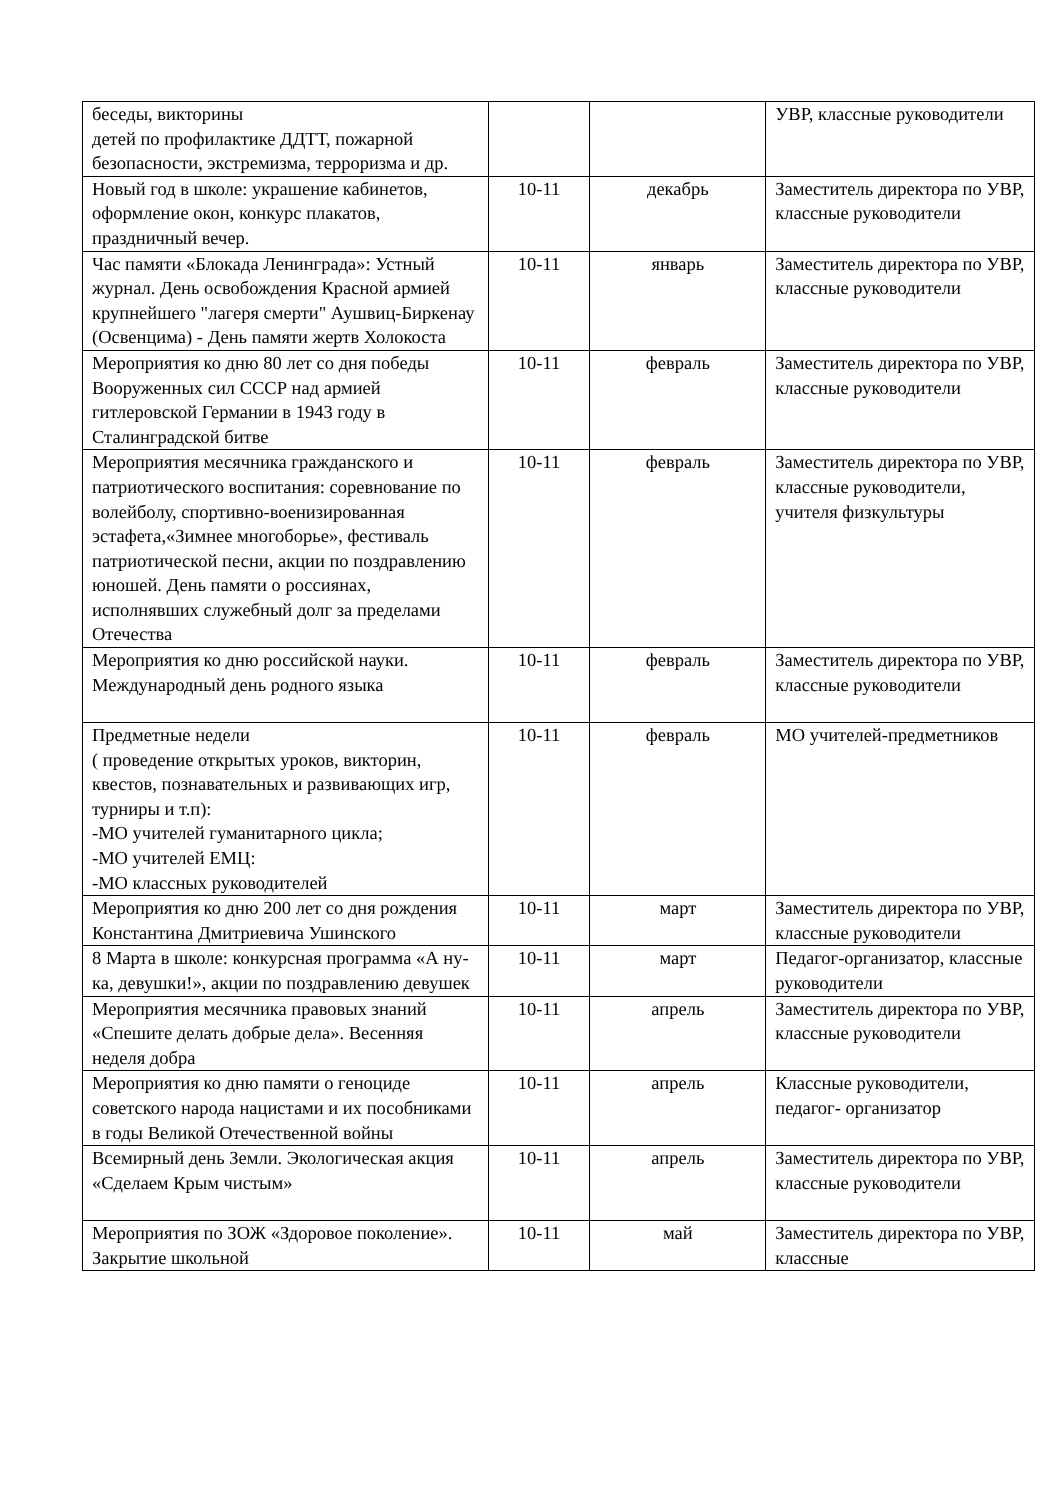| беседы, викторины детей по профилактике ДДТТ, пожарной безопасности, экстремизма, терроризма и др. | | | УВР, классные руководители |
| Новый год в школе: украшение кабинетов, оформление окон, конкурс плакатов, праздничный вечер. | 10-11 | декабрь | Заместитель директора по УВР, классные руководители |
| Час памяти «Блокада Ленинграда»: Устный журнал. День освобождения Красной армией крупнейшего "лагеря смерти" Аушвиц-Биркенау (Освенцима) - День памяти жертв Холокоста | 10-11 | январь | Заместитель директора по УВР, классные руководители |
| Мероприятия ко дню 80 лет со дня победы Вооруженных сил СССР над армией гитлеровской Германии в 1943 году в Сталинградской битве | 10-11 | февраль | Заместитель директора по УВР, классные руководители |
| Мероприятия месячника гражданского и патриотического воспитания: соревнование по волейболу, спортивно-военизированная эстафета,«Зимнее многоборье», фестиваль патриотической песни, акции по поздравлению юношей. День памяти о россиянах, исполнявших служебный долг за пределами Отечества | 10-11 | февраль | Заместитель директора по УВР, классные руководители, учителя физкультуры |
| Мероприятия ко дню российской науки. Международный день родного языка | 10-11 | февраль | Заместитель директора по УВР, классные руководители |
| Предметные недели ( проведение открытых уроков, викторин, квестов, познавательных и развивающих игр, турниры и т.п): -МО учителей гуманитарного цикла; -МО учителей ЕМЦ: -МО классных руководителей | 10-11 | февраль | МО учителей-предметников |
| Мероприятия ко дню 200 лет со дня рождения Константина Дмитриевича Ушинского | 10-11 | март | Заместитель директора по УВР, классные руководители |
| 8 Марта в школе: конкурсная программа «А ну-ка, девушки!», акции по поздравлению девушек | 10-11 | март | Педагог-организатор, классные руководители |
| Мероприятия месячника правовых знаний «Спешите делать добрые дела». Весенняя неделя добра | 10-11 | апрель | Заместитель директора по УВР, классные руководители |
| Мероприятия ко дню памяти о геноциде советского народа нацистами и их пособниками в годы Великой Отечественной войны | 10-11 | апрель | Классные руководители, педагог- организатор |
| Всемирный день Земли. Экологическая акция «Сделаем Крым чистым» | 10-11 | апрель | Заместитель директора по УВР, классные руководители |
| Мероприятия по ЗОЖ «Здоровое поколение». Закрытие школьной | 10-11 | май | Заместитель директора по УВР, классные |